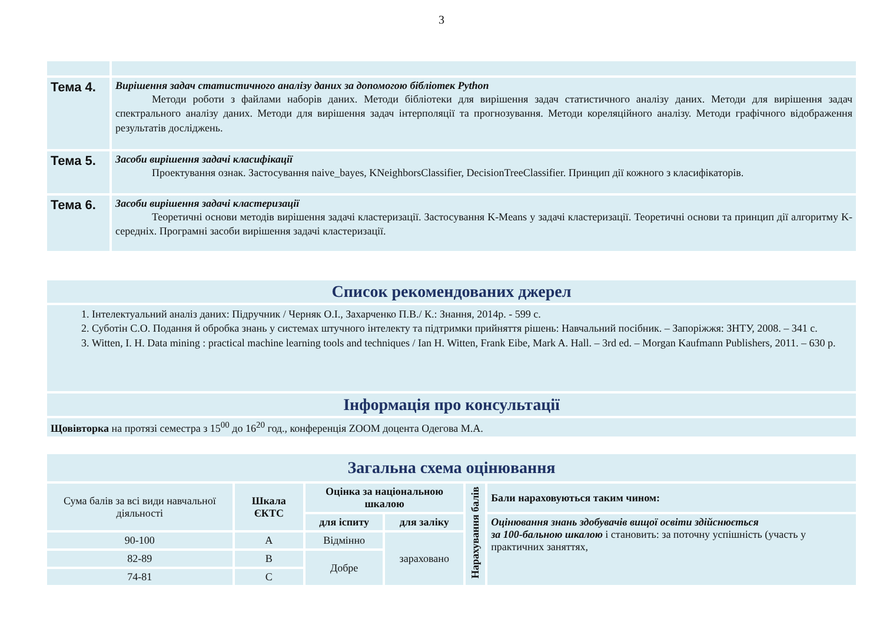3
| Тема 4. | Вирішення задач статистичного аналізу даних за допомогою бібліотек Python Методи роботи з файлами наборів даних. Методи бібліотеки для вирішення задач статистичного аналізу даних. Методи для вирішення задач спектрального аналізу даних. Методи для вирішення задач інтерполяції та прогнозування. Методи кореляційного аналізу. Методи графічного відображення результатів досліджень. |
| Тема 5. | Засоби вирішення задачі класифікації Проектування ознак. Застосування naive_bayes, KNeighborsClassifier, DecisionTreeClassifier. Принцип дії кожного з класифікаторів. |
| Тема 6. | Засоби вирішення задачі кластеризації Теоретичні основи методів вирішення задачі кластеризації. Застосування K-Means у задачі кластеризації. Теоретичні основи та принцип дії алгоритму K-середніх. Програмні засоби вирішення задачі кластеризації. |
| Список рекомендованих джерел |
| 1. Інтелектуальний аналіз даних: Підручник / Черняк О.І., Захарченко П.В./ К.: Знання, 2014р. - 599 с. 2. Суботін С.О. Подання й обробка знань у системах штучного інтелекту та підтримки прийняття рішень: Навчальний посібник. – Запоріжжя: ЗНТУ, 2008. – 341 с. 3. Witten, I. H. Data mining : practical machine learning tools and techniques / Ian H. Witten, Frank Eibe, Mark A. Hall. – 3rd ed. – Morgan Kaufmann Publishers, 2011. – 630 p. |
| Інформація про консультації |
| Щовівторка на протязі семестра з 15<sup>00</sup> до 16<sup>20</sup> год., конференція ZOOM доцента Одегова М.А. |
| Загальна схема оцінювання | | | | | |
| Сума балів за всі види навчальної діяльності | Шкала ЄКТС | Оцінка за національною шкалою | | Нарахування балів | Бали нараховуються таким чином: |
| | | для іспиту | для заліку | | Оцінювання знань здобувачів вищої освіти здійснюється за 100-бальною шкалою і становить: за поточну успішність (участь у практичних заняттях, |
| 90-100 | A | Відмінно | зараховано | | |
| 82-89 | B | Добре | | | |
| 74-81 | C | | | | |